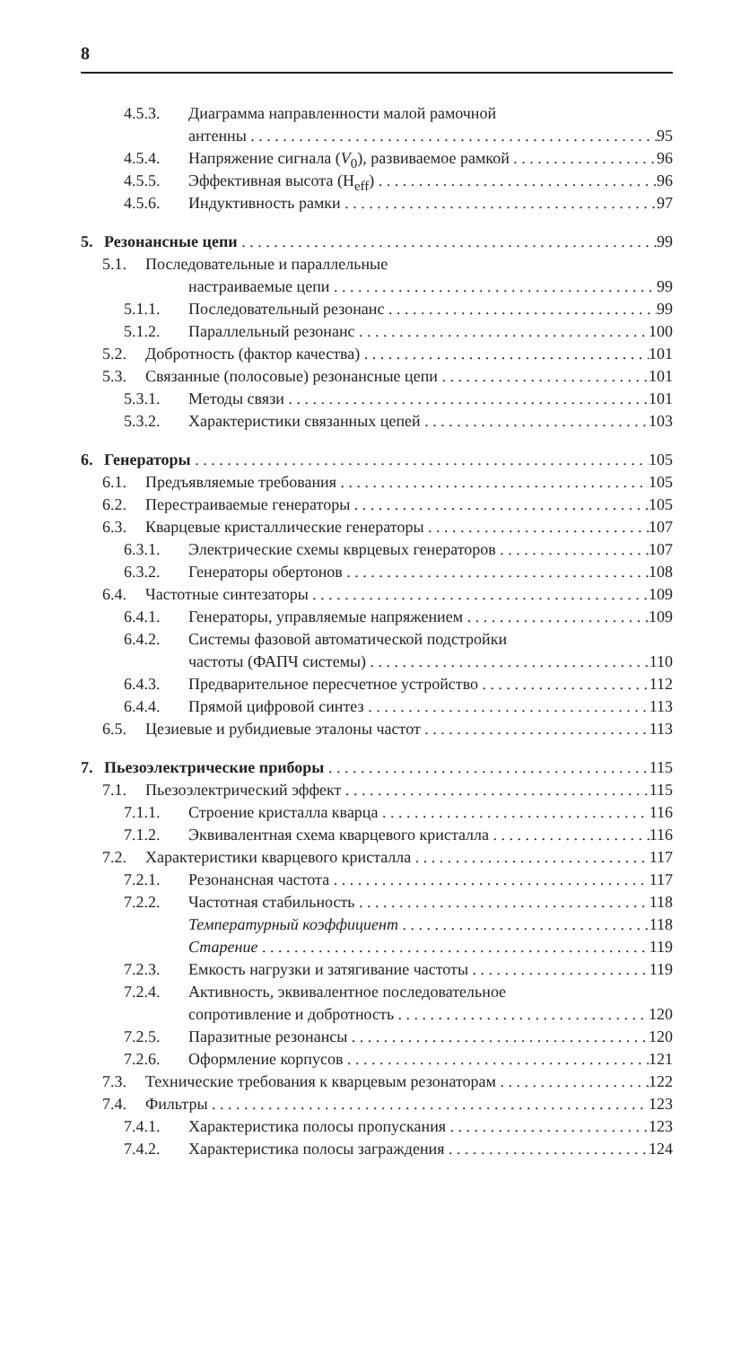8
4.5.3. Диаграмма направленности малой рамочной
антенны 95
4.5.4. Напряжение сигнала (V<sub>0</sub>), развиваемое рамкой 96
4.5.5. Эффективная высота (H<sub>eff</sub>) 96
4.5.6. Индуктивность рамки 97
5. Резонансные цепи 99
5.1. Последовательные и параллельные
настраиваемые цепи 99
5.1.1. Последовательный резонанс 99
5.1.2. Параллельный резонанс 100
5.2. Добротность (фактор качества) 101
5.3. Связанные (полосовые) резонансные цепи 101
5.3.1. Методы связи 101
5.3.2. Характеристики связанных цепей 103
6. Генераторы 105
6.1. Предъявляемые требования 105
6.2. Перестраиваемые генераторы 105
6.3. Кварцевые кристаллические генераторы 107
6.3.1. Электрические схемы кврцевых генераторов 107
6.3.2. Генераторы обертонов 108
6.4. Частотные синтезаторы 109
6.4.1. Генераторы, управляемые напряжением 109
6.4.2. Системы фазовой автоматической подстройки
частоты (ФАПЧ системы) 110
6.4.3. Предварительное пересчетное устройство 112
6.4.4. Прямой цифровой синтез 113
6.5. Цезиевые и рубидиевые эталоны частот 113
7. Пьезоэлектрические приборы 115
7.1. Пьезоэлектрический эффект 115
7.1.1. Строение кристалла кварца 116
7.1.2. Эквивалентная схема кварцевого кристалла 116
7.2. Характеристики кварцевого кристалла 117
7.2.1. Резонансная частота 117
7.2.2. Частотная стабильность 118
Температурный коэффициент 118
Старение 119
7.2.3. Емкость нагрузки и затягивание частоты 119
7.2.4. Активность, эквивалентное последовательное
сопротивление и добротность 120
7.2.5. Паразитные резонансы 120
7.2.6. Оформление корпусов 121
7.3. Технические требования к кварцевым резонаторам 122
7.4. Фильтры 123
7.4.1. Характеристика полосы пропускания 123
7.4.2. Характеристика полосы заграждения 124